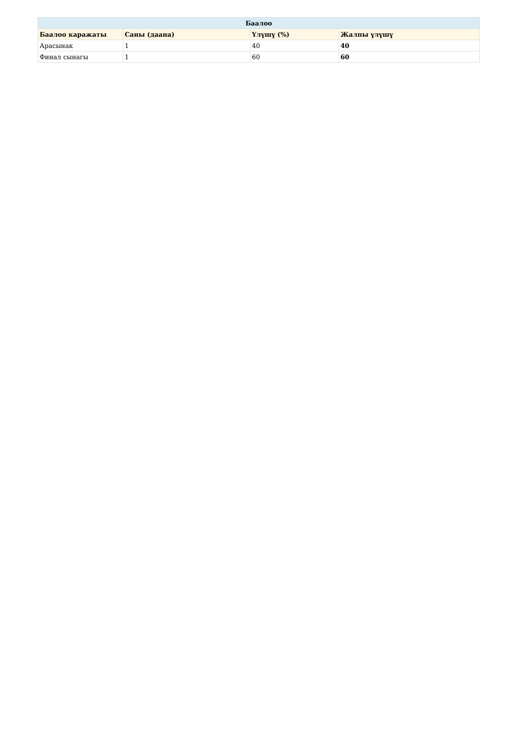| Баалоо | | | |
| --- | --- | --- | --- |
| Баалоо каражаты | Саны (даана) | Үлүшү (%) | Жалпы үлүшү |
| Арасынак | 1 | 40 | 40 |
| Финал сынагы | 1 | 60 | 60 |